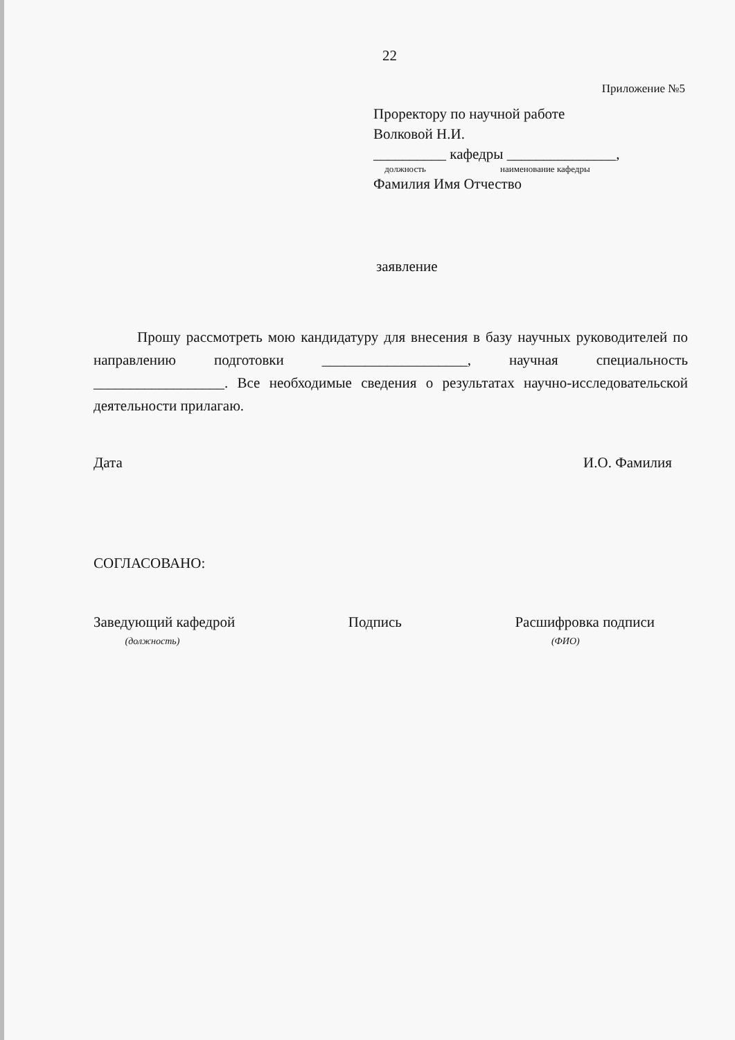22
Приложение №5
Проректору по научной работе
Волковой Н.И.
__________ кафедры _______________,
должность наименование кафедры
Фамилия Имя Отчество
заявление
Прошу рассмотреть мою кандидатуру для внесения в базу научных руководителей по направлению подготовки ____________________, научная специальность __________________. Все необходимые сведения о результатах научно-исследовательской деятельности прилагаю.
Дата И.О. Фамилия
СОГЛАСОВАНО:
Заведующий кафедрой
(должность) Подпись Расшифровка подписи
(ФИО)